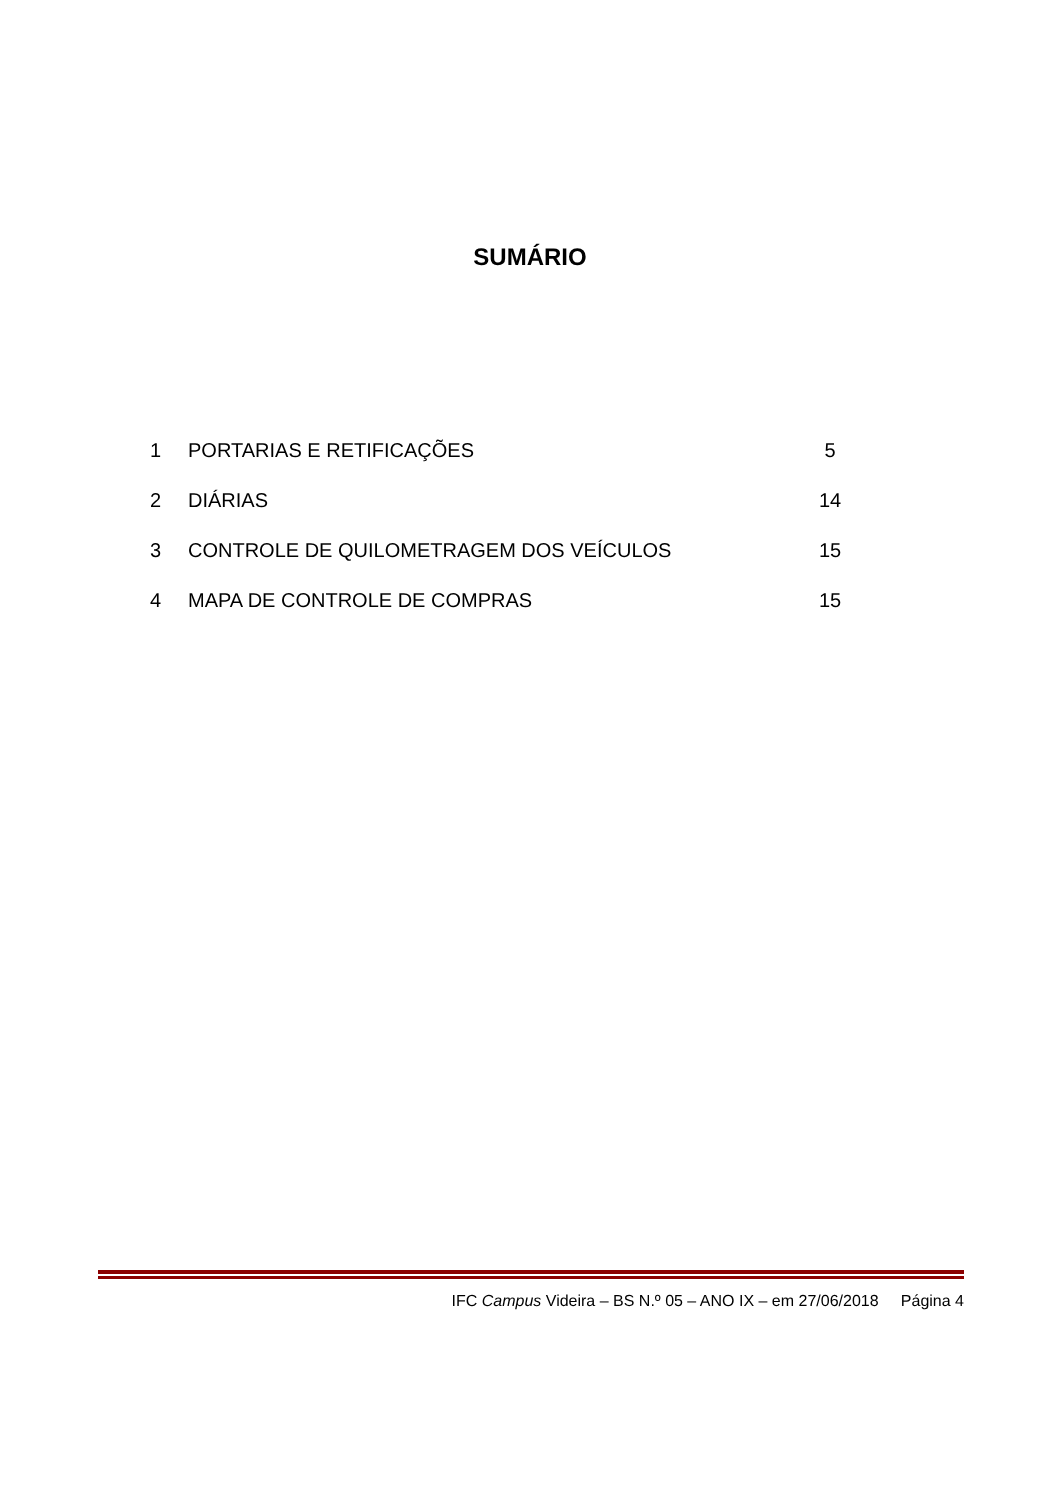SUMÁRIO
1 PORTARIAS E RETIFICAÇÕES 5
2 DIÁRIAS 14
3 CONTROLE DE QUILOMETRAGEM DOS VEÍCULOS 15
4 MAPA DE CONTROLE DE COMPRAS 15
IFC Campus Videira – BS N.º 05 – ANO IX – em 27/06/2018 Página 4